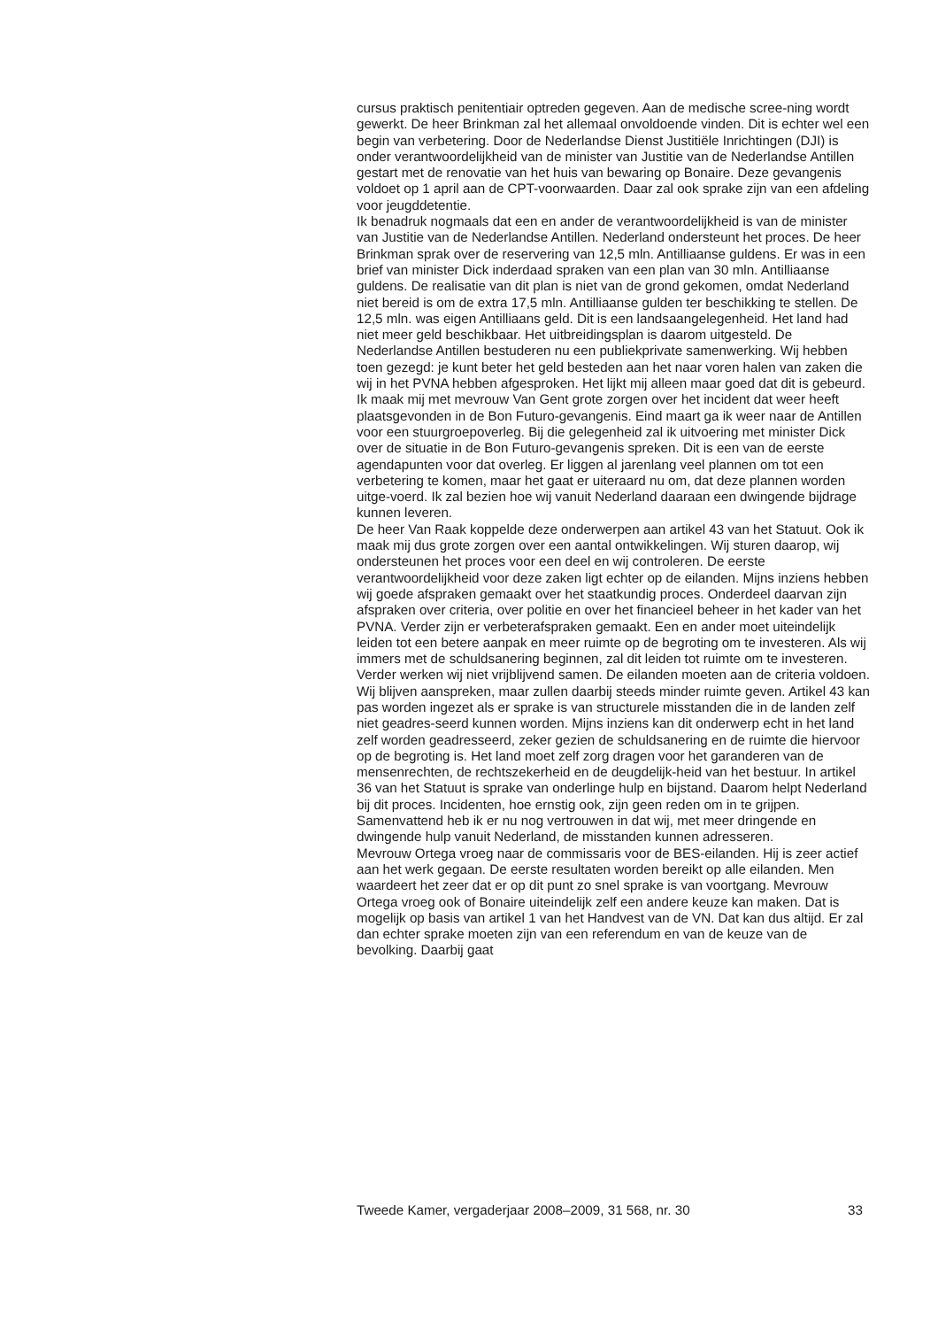cursus praktisch penitentiair optreden gegeven. Aan de medische scree-ning wordt gewerkt. De heer Brinkman zal het allemaal onvoldoende vinden. Dit is echter wel een begin van verbetering. Door de Nederlandse Dienst Justitiële Inrichtingen (DJI) is onder verantwoordelijkheid van de minister van Justitie van de Nederlandse Antillen gestart met de renovatie van het huis van bewaring op Bonaire. Deze gevangenis voldoet op 1 april aan de CPT-voorwaarden. Daar zal ook sprake zijn van een afdeling voor jeugddetentie.
Ik benadruk nogmaals dat een en ander de verantwoordelijkheid is van de minister van Justitie van de Nederlandse Antillen. Nederland ondersteunt het proces. De heer Brinkman sprak over de reservering van 12,5 mln. Antilliaanse guldens. Er was in een brief van minister Dick inderdaad spraken van een plan van 30 mln. Antilliaanse guldens. De realisatie van dit plan is niet van de grond gekomen, omdat Nederland niet bereid is om de extra 17,5 mln. Antilliaanse gulden ter beschikking te stellen. De 12,5 mln. was eigen Antilliaans geld. Dit is een landsaangelegenheid. Het land had niet meer geld beschikbaar. Het uitbreidingsplan is daarom uitgesteld. De Nederlandse Antillen bestuderen nu een publiekprivate samenwerking. Wij hebben toen gezegd: je kunt beter het geld besteden aan het naar voren halen van zaken die wij in het PVNA hebben afgesproken. Het lijkt mij alleen maar goed dat dit is gebeurd.
Ik maak mij met mevrouw Van Gent grote zorgen over het incident dat weer heeft plaatsgevonden in de Bon Futuro-gevangenis. Eind maart ga ik weer naar de Antillen voor een stuurgroepoverleg. Bij die gelegenheid zal ik uitvoering met minister Dick over de situatie in de Bon Futuro-gevangenis spreken. Dit is een van de eerste agendapunten voor dat overleg. Er liggen al jarenlang veel plannen om tot een verbetering te komen, maar het gaat er uiteraard nu om, dat deze plannen worden uitge-voerd. Ik zal bezien hoe wij vanuit Nederland daaraan een dwingende bijdrage kunnen leveren.
De heer Van Raak koppelde deze onderwerpen aan artikel 43 van het Statuut. Ook ik maak mij dus grote zorgen over een aantal ontwikkelingen. Wij sturen daarop, wij ondersteunen het proces voor een deel en wij controleren. De eerste verantwoordelijkheid voor deze zaken ligt echter op de eilanden. Mijns inziens hebben wij goede afspraken gemaakt over het staatkundig proces. Onderdeel daarvan zijn afspraken over criteria, over politie en over het financieel beheer in het kader van het PVNA. Verder zijn er verbeterafspraken gemaakt. Een en ander moet uiteindelijk leiden tot een betere aanpak en meer ruimte op de begroting om te investeren. Als wij immers met de schuldsanering beginnen, zal dit leiden tot ruimte om te investeren. Verder werken wij niet vrijblijvend samen. De eilanden moeten aan de criteria voldoen. Wij blijven aanspreken, maar zullen daarbij steeds minder ruimte geven. Artikel 43 kan pas worden ingezet als er sprake is van structurele misstanden die in de landen zelf niet geadres-seerd kunnen worden. Mijns inziens kan dit onderwerp echt in het land zelf worden geadresseerd, zeker gezien de schuldsanering en de ruimte die hiervoor op de begroting is. Het land moet zelf zorg dragen voor het garanderen van de mensenrechten, de rechtszekerheid en de deugdelijk-heid van het bestuur. In artikel 36 van het Statuut is sprake van onderlinge hulp en bijstand. Daarom helpt Nederland bij dit proces. Incidenten, hoe ernstig ook, zijn geen reden om in te grijpen. Samenvattend heb ik er nu nog vertrouwen in dat wij, met meer dringende en dwingende hulp vanuit Nederland, de misstanden kunnen adresseren.
Mevrouw Ortega vroeg naar de commissaris voor de BES-eilanden. Hij is zeer actief aan het werk gegaan. De eerste resultaten worden bereikt op alle eilanden. Men waardeert het zeer dat er op dit punt zo snel sprake is van voortgang. Mevrouw Ortega vroeg ook of Bonaire uiteindelijk zelf een andere keuze kan maken. Dat is mogelijk op basis van artikel 1 van het Handvest van de VN. Dat kan dus altijd. Er zal dan echter sprake moeten zijn van een referendum en van de keuze van de bevolking. Daarbij gaat
Tweede Kamer, vergaderjaar 2008–2009, 31 568, nr. 30 33